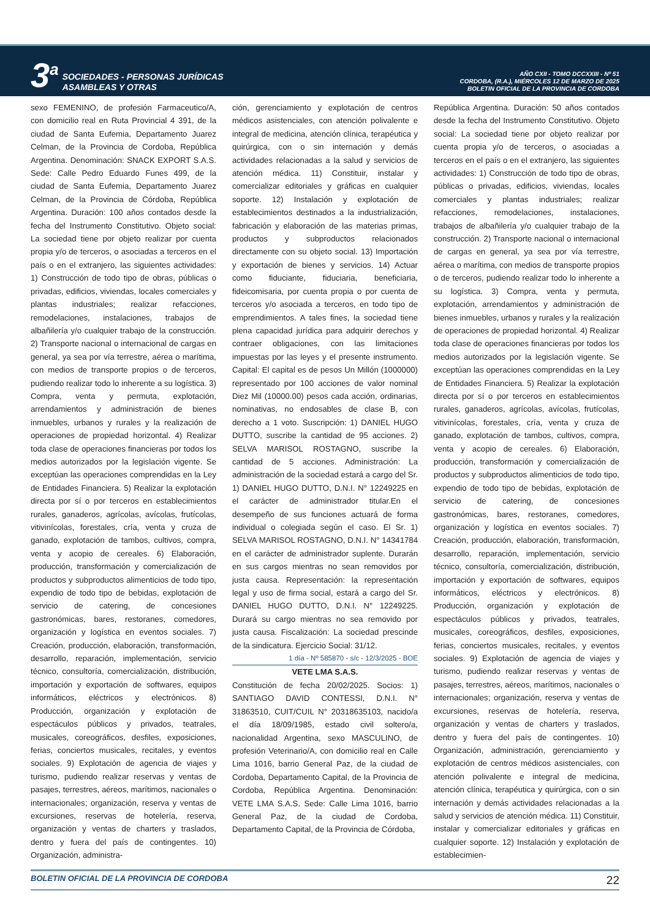3<sup>a</sup>
SOCIEDADES - PERSONAS JURÍDICAS
ASAMBLEAS Y OTRAS
AÑO CXII - TOMO DCCXXIII - Nº 51
CORDOBA, (R.A.), MIÉRCOLES 12 DE MARZO DE 2025
BOLETIN OFICIAL DE LA PROVINCIA DE CORDOBA
sexo FEMENINO, de profesión Farmaceutico/A, con domicilio real en Ruta Provincial 4 391, de la ciudad de Santa Eufemia, Departamento Juarez Celman, de la Provincia de Cordoba, República Argentina. Denominación: SNACK EXPORT S.A.S. Sede: Calle Pedro Eduardo Funes 499, de la ciudad de Santa Eufemia, Departamento Juarez Celman, de la Provincia de Córdoba, República Argentina. Duración: 100 años contados desde la fecha del Instrumento Constitutivo. Objeto social: La sociedad tiene por objeto realizar por cuenta propia y/o de terceros, o asociadas a terceros en el país o en el extranjero, las siguientes actividades: 1) Construcción de todo tipo de obras, públicas o privadas, edificios, viviendas, locales comerciales y plantas industriales; realizar refacciones, remodelaciones, instalaciones, trabajos de albañilería y/o cualquier trabajo de la construcción. 2) Transporte nacional o internacional de cargas en general, ya sea por vía terrestre, aérea o marítima, con medios de transporte propios o de terceros, pudiendo realizar todo lo inherente a su logística. 3) Compra, venta y permuta, explotación, arrendamientos y administración de bienes inmuebles, urbanos y rurales y la realización de operaciones de propiedad horizontal. 4) Realizar toda clase de operaciones financieras por todos los medios autorizados por la legislación vigente. Se exceptúan las operaciones comprendidas en la Ley de Entidades Financiera. 5) Realizar la explotación directa por sí o por terceros en establecimientos rurales, ganaderos, agrícolas, avícolas, frutícolas, vitivinícolas, forestales, cría, venta y cruza de ganado, explotación de tambos, cultivos, compra, venta y acopio de cereales. 6) Elaboración, producción, transformación y comercialización de productos y subproductos alimenticios de todo tipo, expendio de todo tipo de bebidas, explotación de servicio de catering, de concesiones gastronómicas, bares, restoranes, comedores, organización y logística en eventos sociales. 7) Creación, producción, elaboración, transformación, desarrollo, reparación, implementación, servicio técnico, consultoría, comercialización, distribución, importación y exportación de softwares, equipos informáticos, eléctricos y electrónicos. 8) Producción, organización y explotación de espectáculos públicos y privados, teatrales, musicales, coreográficos, desfiles, exposiciones, ferias, conciertos musicales, recitales, y eventos sociales. 9) Explotación de agencia de viajes y turismo, pudiendo realizar reservas y ventas de pasajes, terrestres, aéreos, marítimos, nacionales o internacionales; organización, reserva y ventas de excursiones, reservas de hotelería, reserva, organización y ventas de charters y traslados, dentro y fuera del país de contingentes. 10) Organización, administra-
ción, gerenciamiento y explotación de centros médicos asistenciales, con atención polivalente e integral de medicina, atención clínica, terapéutica y quirúrgica, con o sin internación y demás actividades relacionadas a la salud y servicios de atención médica. 11) Constituir, instalar y comercializar editoriales y gráficas en cualquier soporte. 12) Instalación y explotación de establecimientos destinados a la industrialización, fabricación y elaboración de las materias primas, productos y subproductos relacionados directamente con su objeto social. 13) Importación y exportación de bienes y servicios. 14) Actuar como fiduciante, fiduciaria, beneficiaria, fideicomisaria, por cuenta propia o por cuenta de terceros y/o asociada a terceros, en todo tipo de emprendimientos. A tales fines, la sociedad tiene plena capacidad jurídica para adquirir derechos y contraer obligaciones, con las limitaciones impuestas por las leyes y el presente instrumento. Capital: El capital es de pesos Un Millón (1000000) representado por 100 acciones de valor nominal Diez Mil (10000.00) pesos cada acción, ordinarias, nominativas, no endosables de clase B, con derecho a 1 voto. Suscripción: 1) DANIEL HUGO DUTTO, suscribe la cantidad de 95 acciones. 2) SELVA MARISOL ROSTAGNO, suscribe la cantidad de 5 acciones. Administración: La administración de la sociedad estará a cargo del Sr. 1) DANIEL HUGO DUTTO, D.N.I. N° 12249225 en el carácter de administrador titular.En el desempeño de sus funciones actuará de forma individual o colegiada según el caso. El Sr. 1) SELVA MARISOL ROSTAGNO, D.N.I. N° 14341784 en el carácter de administrador suplente. Durarán en sus cargos mientras no sean removidos por justa causa. Representación: la representación legal y uso de firma social, estará a cargo del Sr. DANIEL HUGO DUTTO, D.N.I. N° 12249225. Durará su cargo mientras no sea removido por justa causa. Fiscalización: La sociedad prescinde de la sindicatura. Ejercicio Social: 31/12.
1 día - Nº 585870 - s/c - 12/3/2025 - BOE
VETE LMA S.A.S.
Constitución de fecha 20/02/2025. Socios: 1) SANTIAGO DAVID CONTESSI, D.N.I. N° 31863510, CUIT/CUIL N° 20318635103, nacido/a el día 18/09/1985, estado civil soltero/a, nacionalidad Argentina, sexo MASCULINO, de profesión Veterinario/A, con domicilio real en Calle Lima 1016, barrio General Paz, de la ciudad de Cordoba, Departamento Capital, de la Provincia de Cordoba, República Argentina. Denominación: VETE LMA S.A.S. Sede: Calle Lima 1016, barrio General Paz, de la ciudad de Cordoba, Departamento Capital, de la Provincia de Córdoba,
República Argentina. Duración: 50 años contados desde la fecha del Instrumento Constitutivo. Objeto social: La sociedad tiene por objeto realizar por cuenta propia y/o de terceros, o asociadas a terceros en el país o en el extranjero, las siguientes actividades: 1) Construcción de todo tipo de obras, públicas o privadas, edificios, viviendas, locales comerciales y plantas industriales; realizar refacciones, remodelaciones, instalaciones, trabajos de albañilería y/o cualquier trabajo de la construcción. 2) Transporte nacional o internacional de cargas en general, ya sea por vía terrestre, aérea o marítima, con medios de transporte propios o de terceros, pudiendo realizar todo lo inherente a su logística. 3) Compra, venta y permuta, explotación, arrendamientos y administración de bienes inmuebles, urbanos y rurales y la realización de operaciones de propiedad horizontal. 4) Realizar toda clase de operaciones financieras por todos los medios autorizados por la legislación vigente. Se exceptúan las operaciones comprendidas en la Ley de Entidades Financiera. 5) Realizar la explotación directa por sí o por terceros en establecimientos rurales, ganaderos, agrícolas, avícolas, frutícolas, vitivinícolas, forestales, cría, venta y cruza de ganado, explotación de tambos, cultivos, compra, venta y acopio de cereales. 6) Elaboración, producción, transformación y comercialización de productos y subproductos alimenticios de todo tipo, expendio de todo tipo de bebidas, explotación de servicio de catering, de concesiones gastronómicas, bares, restoranes, comedores, organización y logística en eventos sociales. 7) Creación, producción, elaboración, transformación, desarrollo, reparación, implementación, servicio técnico, consultoría, comercialización, distribución, importación y exportación de softwares, equipos informáticos, eléctricos y electrónicos. 8) Producción, organización y explotación de espectáculos públicos y privados, teatrales, musicales, coreográficos, desfiles, exposiciones, ferias, conciertos musicales, recitales, y eventos sociales. 9) Explotación de agencia de viajes y turismo, pudiendo realizar reservas y ventas de pasajes, terrestres, aéreos, marítimos, nacionales o internacionales; organización, reserva y ventas de excursiones, reservas de hotelería, reserva, organización y ventas de charters y traslados, dentro y fuera del país de contingentes. 10) Organización, administración, gerenciamiento y explotación de centros médicos asistenciales, con atención polivalente e integral de medicina, atención clínica, terapéutica y quirúrgica, con o sin internación y demás actividades relacionadas a la salud y servicios de atención médica. 11) Constituir, instalar y comercializar editoriales y gráficas en cualquier soporte. 12) Instalación y explotación de establecimien-
BOLETIN OFICIAL DE LA PROVINCIA DE CORDOBA 22